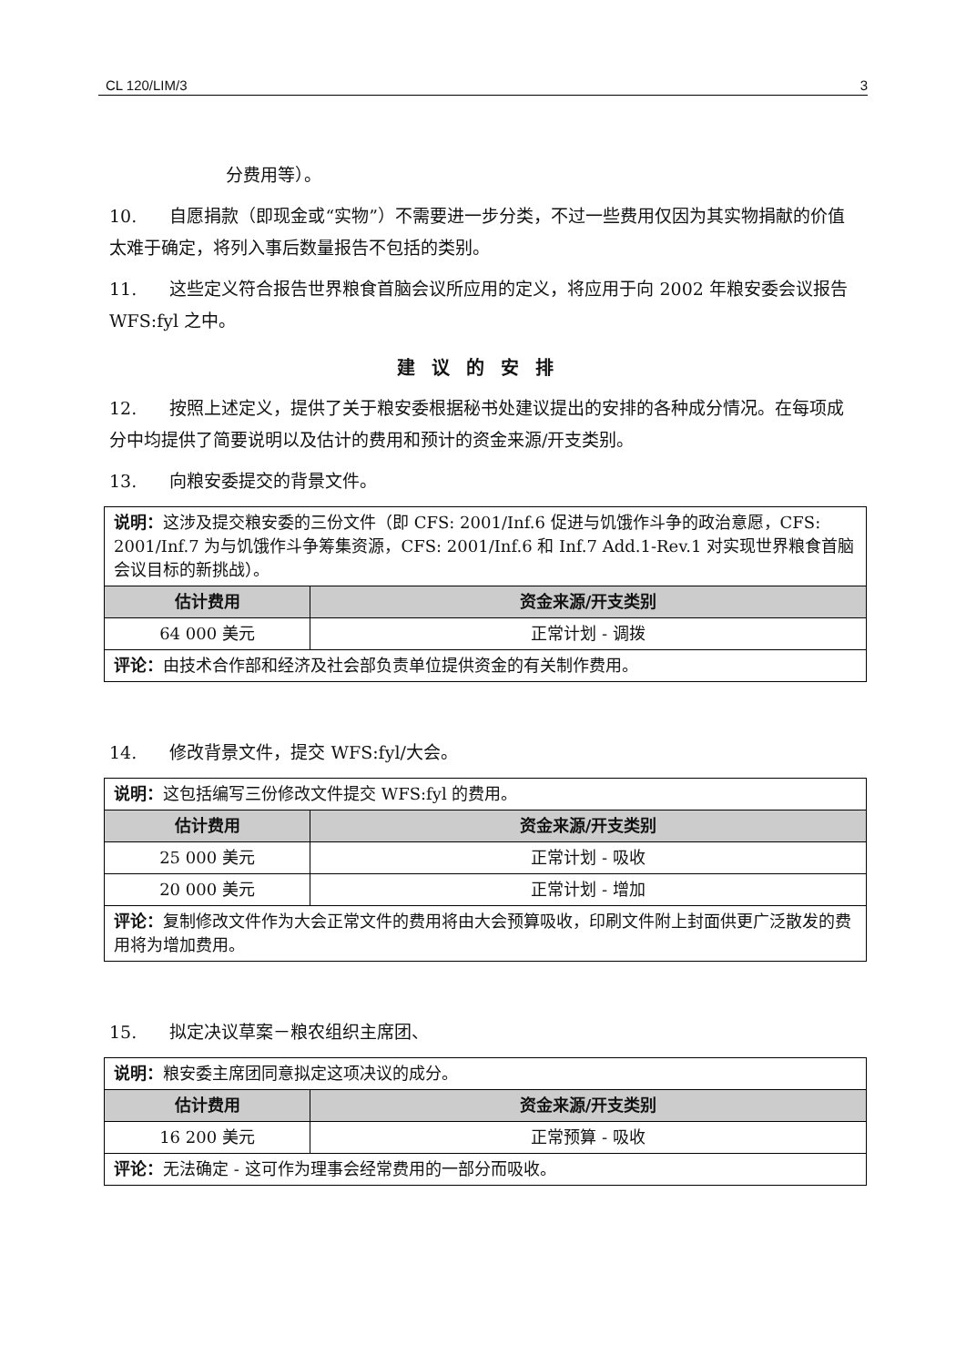CL 120/LIM/3 3
分费用等）。
10. 自愿捐款（即现金或“实物”）不需要进一步分类，不过一些费用仅因为其实物捐献的价值太难于确定，将列入事后数量报告不包括的类别。
11. 这些定义符合报告世界粮食首脑会议所应用的定义，将应用于向 2002 年粮安委会议报告 WFS:fyl 之中。
建议的安排
12. 按照上述定义，提供了关于粮安委根据秘书处建议提出的安排的各种成分情况。在每项成分中均提供了简要说明以及估计的费用和预计的资金来源/开支类别。
13. 向粮安委提交的背景文件。
| 说明： 这涉及提交粮安委的三份文件（即 CFS: 2001/Inf.6 促进与饥饿作斗争的政治意愿，CFS: 2001/Inf.7 为与饥饿作斗争筹集资源，CFS: 2001/Inf.6 和 Inf.7 Add.1-Rev.1 对实现世界粮食首脑会议目标的新挑战）。 | |
| 估计费用 | 资金来源/开支类别 |
| 64 000 美元 | 正常计划 - 调拨 |
| 评论： 由技术合作部和经济及社会部负责单位提供资金的有关制作费用。 | |
14. 修改背景文件，提交 WFS:fyl/大会。
| 说明： 这包括编写三份修改文件提交 WFS:fyl 的费用。 | |
| 估计费用 | 资金来源/开支类别 |
| 25 000 美元 | 正常计划 - 吸收 |
| 20 000 美元 | 正常计划 - 增加 |
| 评论： 复制修改文件作为大会正常文件的费用将由大会预算吸收，印刷文件附上封面供更广泛散发的费用将为增加费用。 | |
15. 拟定决议草案－粮农组织主席团、
| 说明： 粮安委主席团同意拟定这项决议的成分。 | |
| 估计费用 | 资金来源/开支类别 |
| 16 200 美元 | 正常预算 - 吸收 |
| 评论： 无法确定 - 这可作为理事会经常费用的一部分而吸收。 | |